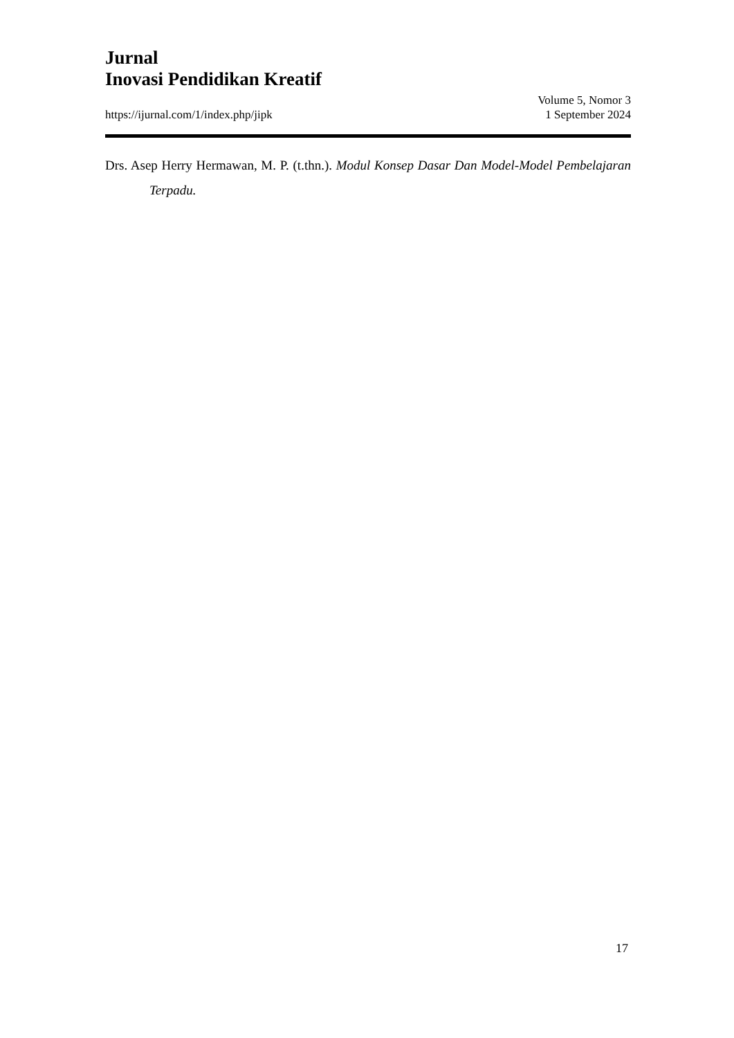Jurnal
Inovasi Pendidikan Kreatif
https://ijurnal.com/1/index.php/jipk
Volume 5, Nomor 3
1 September 2024
Drs. Asep Herry Hermawan, M. P. (t.thn.). Modul Konsep Dasar Dan Model-Model Pembelajaran Terpadu.
17